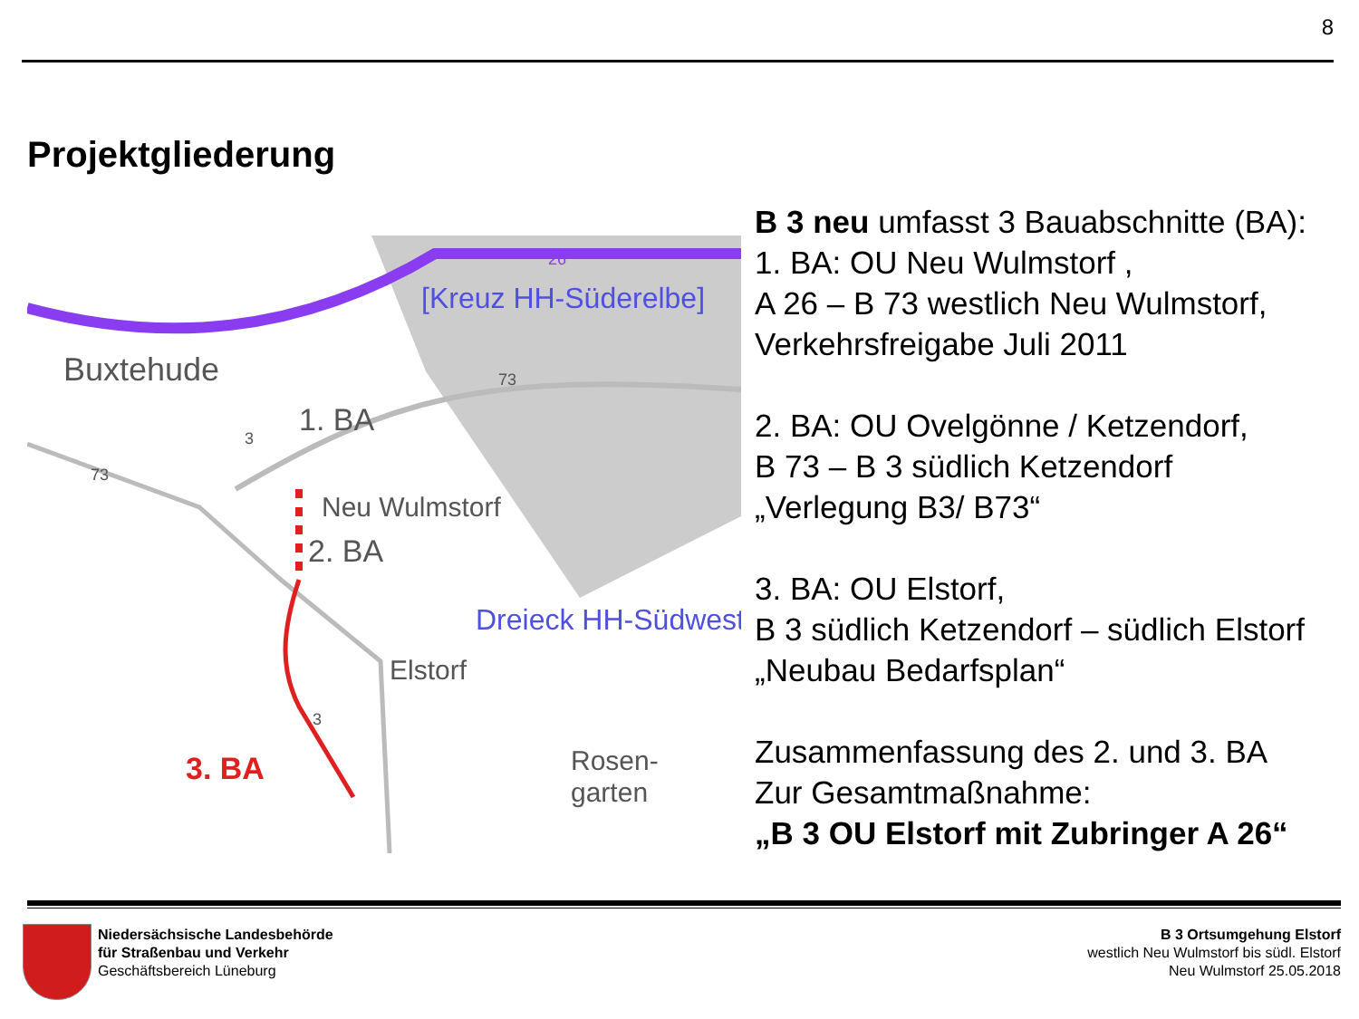8
Projektgliederung
Buxtehude
1. BA
2. BA
3. BA
Neu Wulmstorf
Elstorf
Rosen-
garten
[Kreuz HH-Süderelbe]
Dreieck HH-Südwest
26
73
73
3
3
B 3 neu umfasst 3 Bauabschnitte (BA):
1. BA: OU Neu Wulmstorf ,
A 26 – B 73 westlich Neu Wulmstorf,
Verkehrsfreigabe Juli 2011
2. BA: OU Ovelgönne / Ketzendorf,
B 73 – B 3 südlich Ketzendorf
„Verlegung B3/ B73“
3. BA: OU Elstorf,
B 3 südlich Ketzendorf – südlich Elstorf
„Neubau Bedarfsplan“
Zusammenfassung des 2. und 3. BA
Zur Gesamtmaßnahme:
„B 3 OU Elstorf mit Zubringer A 26“
Niedersächsische Landesbehörde
für Straßenbau und Verkehr
Geschäftsbereich Lüneburg
B 3 Ortsumgehung Elstorf
westlich Neu Wulmstorf bis südl. Elstorf
Neu Wulmstorf 25.05.2018